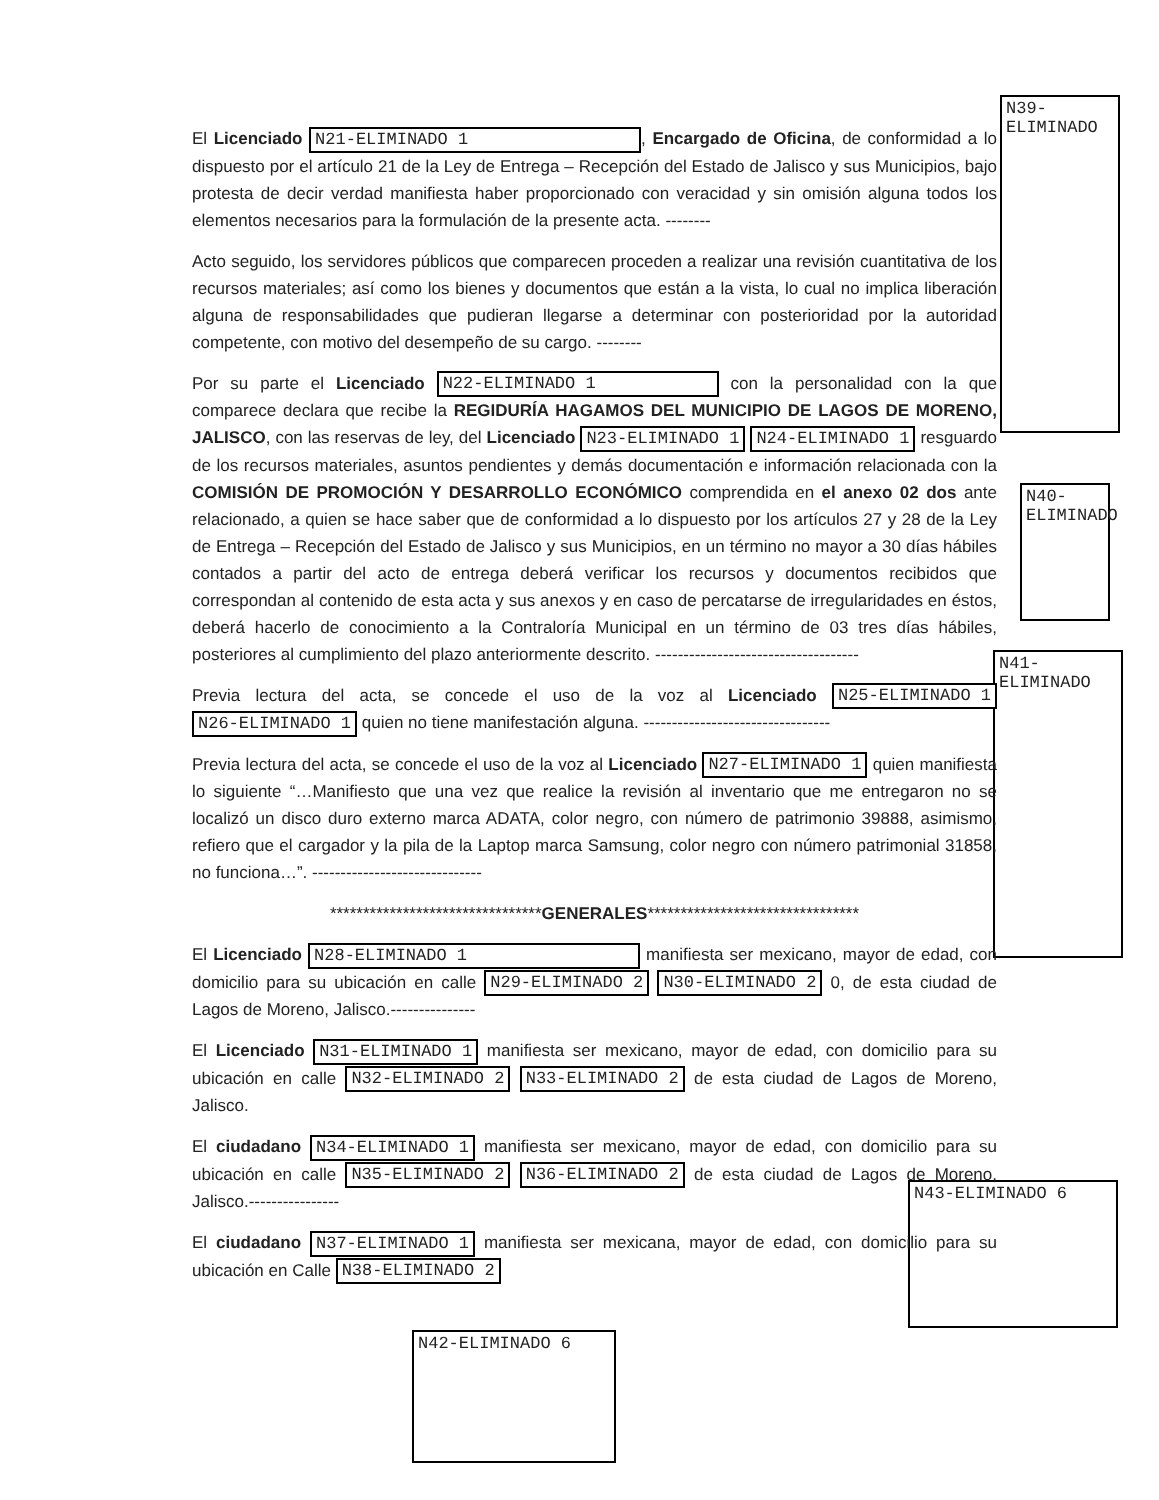N39-ELIMINADO
N40-ELIMINADO
N41-ELIMINADO
N43-ELIMINADO 6
N42-ELIMINADO 6
El Licenciado N21-ELIMINADO 1, Encargado de Oficina, de conformidad a lo dispuesto por el artículo 21 de la Ley de Entrega – Recepción del Estado de Jalisco y sus Municipios, bajo protesta de decir verdad manifiesta haber proporcionado con veracidad y sin omisión alguna todos los elementos necesarios para la formulación de la presente acta. --------
Acto seguido, los servidores públicos que comparecen proceden a realizar una revisión cuantitativa de los recursos materiales; así como los bienes y documentos que están a la vista, lo cual no implica liberación alguna de responsabilidades que pudieran llegarse a determinar con posterioridad por la autoridad competente, con motivo del desempeño de su cargo. --------
Por su parte el Licenciado N22-ELIMINADO 1 con la personalidad con la que comparece declara que recibe la REGIDURÍA HAGAMOS DEL MUNICIPIO DE LAGOS DE MORENO, JALISCO, con las reservas de ley, del Licenciado N23-ELIMINADO 1 N24-ELIMINADO 1 resguardo de los recursos materiales, asuntos pendientes y demás documentación e información relacionada con la COMISIÓN DE PROMOCIÓN Y DESARROLLO ECONÓMICO comprendida en el anexo 02 dos ante relacionado, a quien se hace saber que de conformidad a lo dispuesto por los artículos 27 y 28 de la Ley de Entrega – Recepción del Estado de Jalisco y sus Municipios, en un término no mayor a 30 días hábiles contados a partir del acto de entrega deberá verificar los recursos y documentos recibidos que correspondan al contenido de esta acta y sus anexos y en caso de percatarse de irregularidades en éstos, deberá hacerlo de conocimiento a la Contraloría Municipal en un término de 03 tres días hábiles, posteriores al cumplimiento del plazo anteriormente descrito. ------------------------------------
Previa lectura del acta, se concede el uso de la voz al Licenciado N25-ELIMINADO 1 N26-ELIMINADO 1 quien no tiene manifestación alguna. ---------------------------------
Previa lectura del acta, se concede el uso de la voz al Licenciado N27-ELIMINADO 1 quien manifiesta lo siguiente “…Manifiesto que una vez que realice la revisión al inventario que me entregaron no se localizó un disco duro externo marca ADATA, color negro, con número de patrimonio 39888, asimismo, refiero que el cargador y la pila de la Laptop marca Samsung, color negro con número patrimonial 31858, no funciona…”. ------------------------------
********************************GENERALES********************************
El Licenciado N28-ELIMINADO 1 manifiesta ser mexicano, mayor de edad, con domicilio para su ubicación en calle N29-ELIMINADO 2 N30-ELIMINADO 2 0, de esta ciudad de Lagos de Moreno, Jalisco.---------------
El Licenciado N31-ELIMINADO 1 manifiesta ser mexicano, mayor de edad, con domicilio para su ubicación en calle N32-ELIMINADO 2 N33-ELIMINADO 2 de esta ciudad de Lagos de Moreno, Jalisco.
El ciudadano N34-ELIMINADO 1 manifiesta ser mexicano, mayor de edad, con domicilio para su ubicación en calle N35-ELIMINADO 2 N36-ELIMINADO 2 de esta ciudad de Lagos de Moreno, Jalisco.----------------
El ciudadano N37-ELIMINADO 1 manifiesta ser mexicana, mayor de edad, con domicilio para su ubicación en Calle N38-ELIMINADO 2